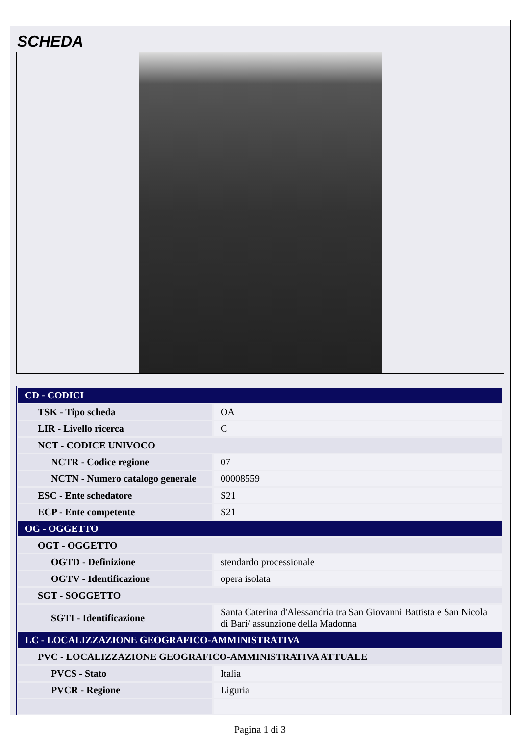SCHEDA
| CD - CODICI | |
| TSK - Tipo scheda | OA |
| LIR - Livello ricerca | C |
| NCT - CODICE UNIVOCO | |
| NCTR - Codice regione | 07 |
| NCTN - Numero catalogo generale | 00008559 |
| ESC - Ente schedatore | S21 |
| ECP - Ente competente | S21 |
| OG - OGGETTO | |
| OGT - OGGETTO | |
| OGTD - Definizione | stendardo processionale |
| OGTV - Identificazione | opera isolata |
| SGT - SOGGETTO | |
| SGTI - Identificazione | Santa Caterina d'Alessandria tra San Giovanni Battista e San Nicola di Bari/ assunzione della Madonna |
| LC - LOCALIZZAZIONE GEOGRAFICO-AMMINISTRATIVA | |
| PVC - LOCALIZZAZIONE GEOGRAFICO-AMMINISTRATIVA ATTUALE | |
| PVCS - Stato | Italia |
| PVCR - Regione | Liguria |
Pagina 1 di 3